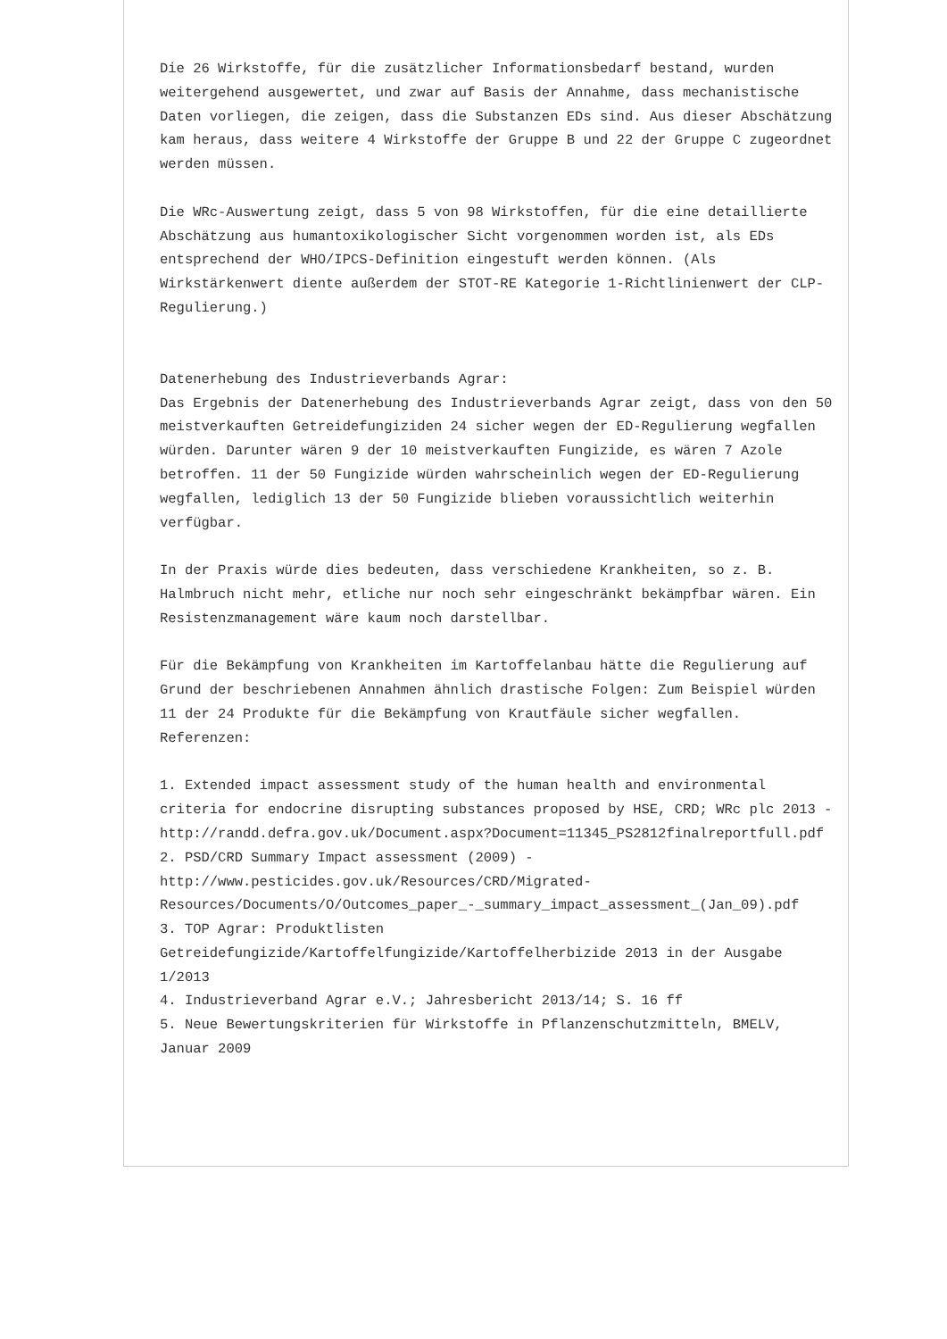Die 26 Wirkstoffe, für die zusätzlicher Informationsbedarf bestand, wurden weitergehend ausgewertet, und zwar auf Basis der Annahme, dass mechanistische Daten vorliegen, die zeigen, dass die Substanzen EDs sind. Aus dieser Abschätzung kam heraus, dass weitere 4 Wirkstoffe der Gruppe B und 22 der Gruppe C zugeordnet werden müssen.
Die WRc-Auswertung zeigt, dass 5 von 98 Wirkstoffen, für die eine detaillierte Abschätzung aus humantoxikologischer Sicht vorgenommen worden ist, als EDs entsprechend der WHO/IPCS-Definition eingestuft werden können. (Als Wirkstärkenwert diente außerdem der STOT-RE Kategorie 1-Richtlinienwert der CLP-Regulierung.)
Datenerhebung des Industrieverbands Agrar:
Das Ergebnis der Datenerhebung des Industrieverbands Agrar zeigt, dass von den 50 meistverkauften Getreidefungiziden 24 sicher wegen der ED-Regulierung wegfallen würden. Darunter wären 9 der 10 meistverkauften Fungizide, es wären 7 Azole betroffen. 11 der 50 Fungizide würden wahrscheinlich wegen der ED-Regulierung wegfallen, lediglich 13 der 50 Fungizide blieben voraussichtlich weiterhin verfügbar.
In der Praxis würde dies bedeuten, dass verschiedene Krankheiten, so z. B. Halmbruch nicht mehr, etliche nur noch sehr eingeschränkt bekämpfbar wären. Ein Resistenzmanagement wäre kaum noch darstellbar.
Für die Bekämpfung von Krankheiten im Kartoffelanbau hätte die Regulierung auf Grund der beschriebenen Annahmen ähnlich drastische Folgen: Zum Beispiel würden 11 der 24 Produkte für die Bekämpfung von Krautfäule sicher wegfallen.
Referenzen:
1. Extended impact assessment study of the human health and environmental criteria for endocrine disrupting substances proposed by HSE, CRD; WRc plc 2013 - http://randd.defra.gov.uk/Document.aspx?Document=11345_PS2812finalreportfull.pdf
2. PSD/CRD Summary Impact assessment (2009) - http://www.pesticides.gov.uk/Resources/CRD/Migrated-Resources/Documents/O/Outcomes_paper_-_summary_impact_assessment_(Jan_09).pdf
3. TOP Agrar: Produktlisten Getreidefungizide/Kartoffelfungizide/Kartoffelherbizide 2013 in der Ausgabe 1/2013
4. Industrieverband Agrar e.V.; Jahresbericht 2013/14; S. 16 ff
5. Neue Bewertungskriterien für Wirkstoffe in Pflanzenschutzmitteln, BMELV, Januar 2009